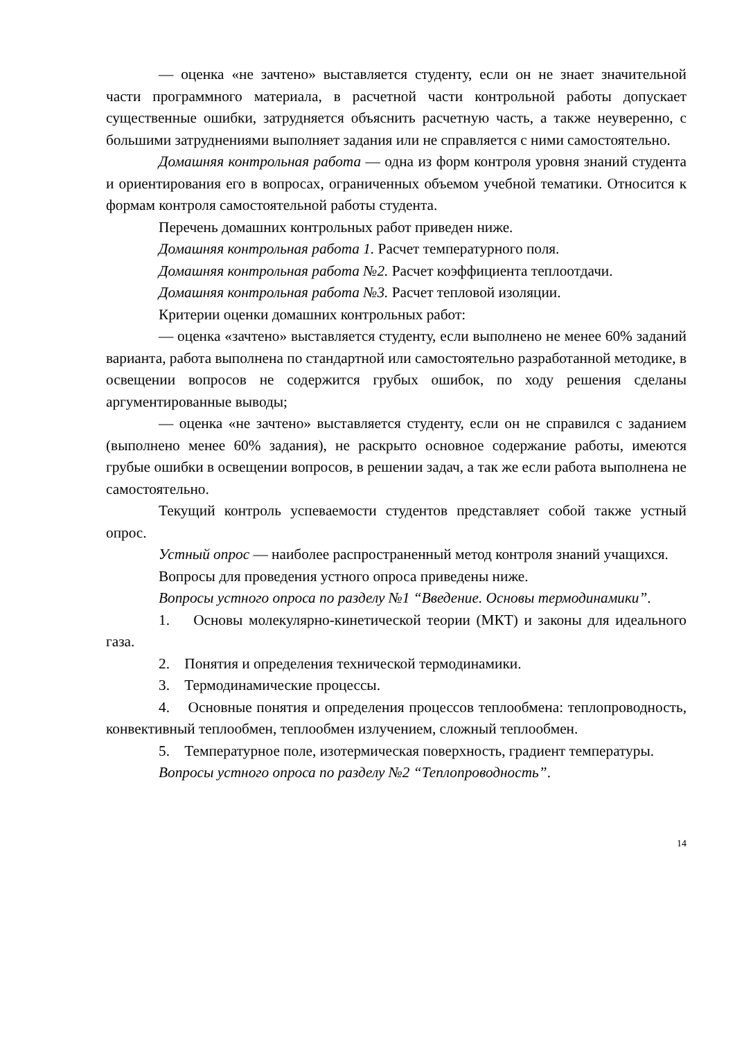— оценка «не зачтено» выставляется студенту, если он не знает значительной части программного материала, в расчетной части контрольной работы допускает существенные ошибки, затрудняется объяснить расчетную часть, а также неуверенно, с большими затруднениями выполняет задания или не справляется с ними самостоятельно.
Домашняя контрольная работа — одна из форм контроля уровня знаний студента и ориентирования его в вопросах, ограниченных объемом учебной тематики. Относится к формам контроля самостоятельной работы студента.
Перечень домашних контрольных работ приведен ниже.
Домашняя контрольная работа 1. Расчет температурного поля.
Домашняя контрольная работа №2. Расчет коэффициента теплоотдачи.
Домашняя контрольная работа №3. Расчет тепловой изоляции.
Критерии оценки домашних контрольных работ:
— оценка «зачтено» выставляется студенту, если выполнено не менее 60% заданий варианта, работа выполнена по стандартной или самостоятельно разработанной методике, в освещении вопросов не содержится грубых ошибок, по ходу решения сделаны аргументированные выводы;
— оценка «не зачтено» выставляется студенту, если он не справился с заданием (выполнено менее 60% задания), не раскрыто основное содержание работы, имеются грубые ошибки в освещении вопросов, в решении задач, а так же если работа выполнена не самостоятельно.
Текущий контроль успеваемости студентов представляет собой также устный опрос.
Устный опрос — наиболее распространенный метод контроля знаний учащихся.
Вопросы для проведения устного опроса приведены ниже.
Вопросы устного опроса по разделу №1 “Введение. Основы термодинамики”.
1. Основы молекулярно-кинетической теории (МКТ) и законы для идеального газа.
2. Понятия и определения технической термодинамики.
3. Термодинамические процессы.
4. Основные понятия и определения процессов теплообмена: теплопроводность, конвективный теплообмен, теплообмен излучением, сложный теплообмен.
5. Температурное поле, изотермическая поверхность, градиент температуры.
Вопросы устного опроса по разделу №2 “Теплопроводность”.
14